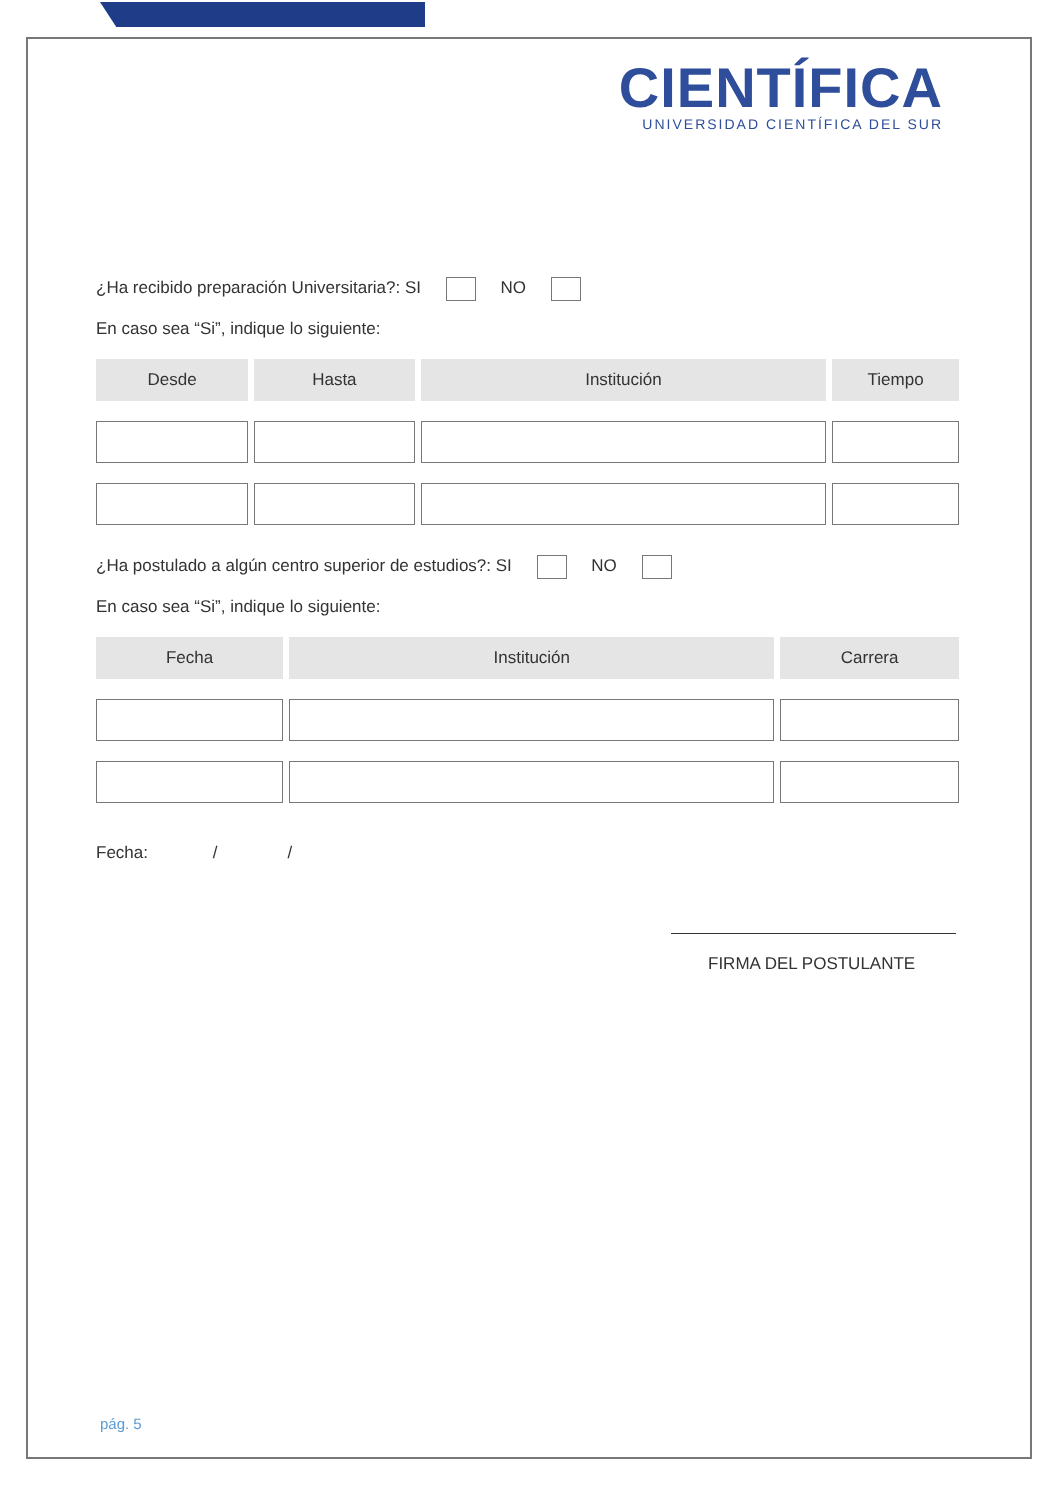CIENTÍFICA
UNIVERSIDAD CIENTÍFICA DEL SUR
¿Ha recibido preparación Universitaria?: SI NO
En caso sea “Si”, indique lo siguiente:
| Desde | Hasta | Institución | Tiempo |
| --- | --- | --- | --- |
¿Ha postulado a algún centro superior de estudios?: SI NO
En caso sea “Si”, indique lo siguiente:
| Fecha | Institución | Carrera |
| --- | --- | --- |
Fecha: / /
FIRMA DEL POSTULANTE
pág. 5